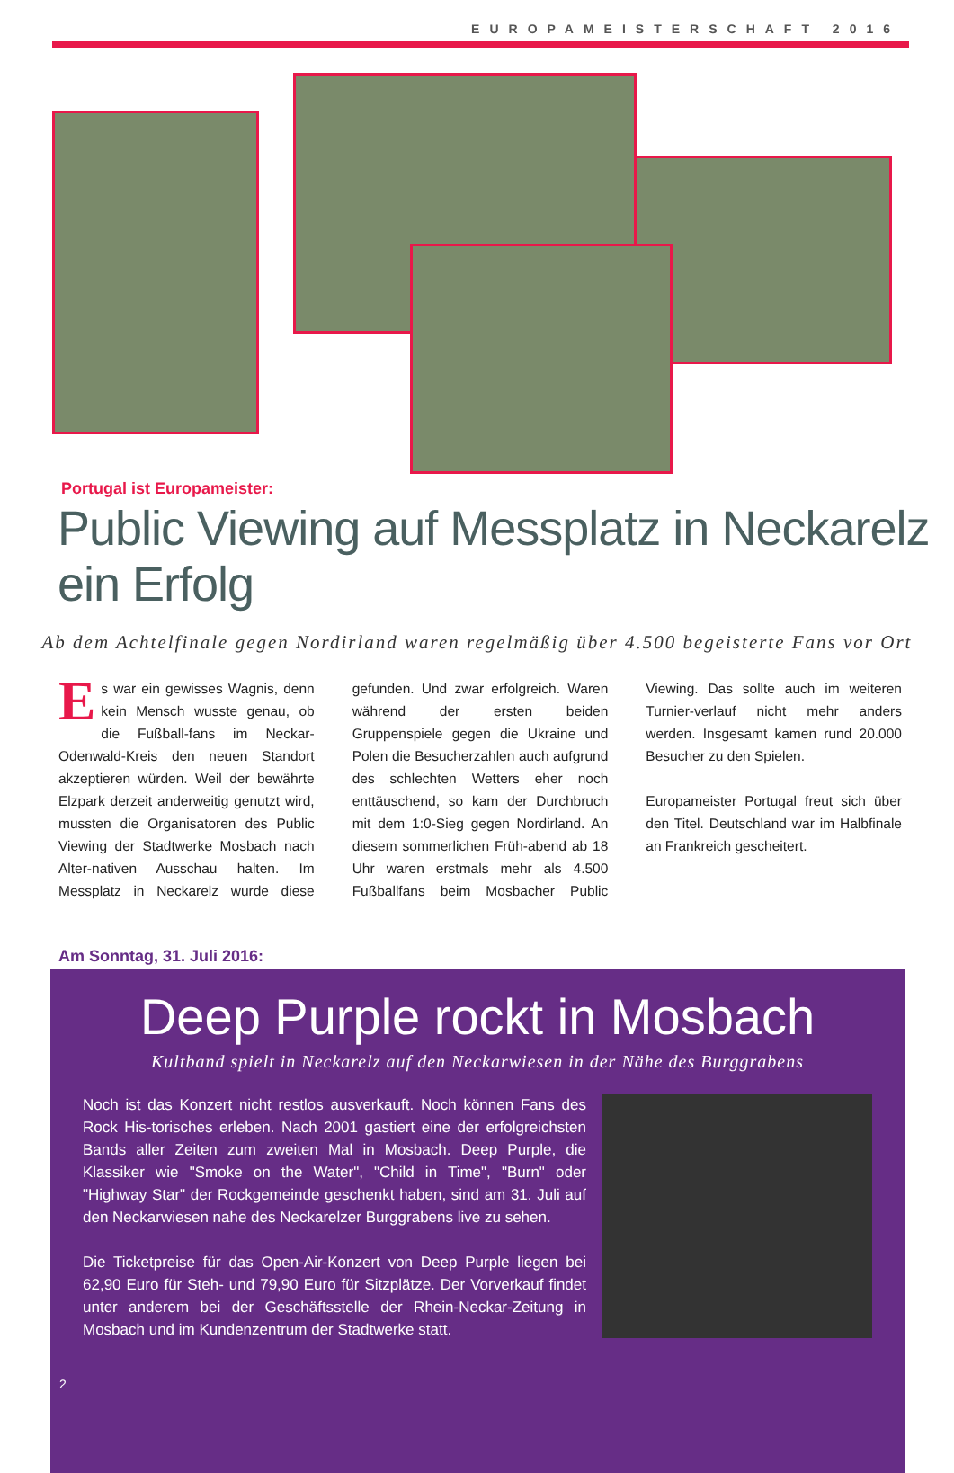EUROPAMEISTERSCHAFT 2016
Portugal ist Europameister:
Public Viewing auf Messplatz in Neckarelz ein Erfolg
Ab dem Achtelfinale gegen Nordirland waren regelmäßig über 4.500 begeisterte Fans vor Ort
Es war ein gewisses Wagnis, denn kein Mensch wusste genau, ob die Fußball-fans im Neckar-Odenwald-Kreis den neuen Standort akzeptieren würden. Weil der bewährte Elzpark derzeit anderweitig genutzt wird, mussten die Organisatoren des Public Viewing der Stadtwerke Mosbach nach Alter-nativen Ausschau halten. Im Messplatz in Neckarelz wurde diese gefunden. Und zwar erfolgreich. Waren während der ersten beiden Gruppenspiele gegen die Ukraine und Polen die Besucherzahlen auch aufgrund des schlechten Wetters eher noch enttäuschend, so kam der Durchbruch mit dem 1:0-Sieg gegen Nordirland. An diesem sommerlichen Früh-abend ab 18 Uhr waren erstmals mehr als 4.500 Fußballfans beim Mosbacher Public Viewing. Das sollte auch im weiteren Turnier-verlauf nicht mehr anders werden. Insgesamt kamen rund 20.000 Besucher zu den Spielen.
Europameister Portugal freut sich über den Titel. Deutschland war im Halbfinale an Frankreich gescheitert.
Am Sonntag, 31. Juli 2016:
Deep Purple rockt in Mosbach
Kultband spielt in Neckarelz auf den Neckarwiesen in der Nähe des Burggrabens
Noch ist das Konzert nicht restlos ausverkauft. Noch können Fans des Rock His-torisches erleben. Nach 2001 gastiert eine der erfolgreichsten Bands aller Zeiten zum zweiten Mal in Mosbach. Deep Purple, die Klassiker wie "Smoke on the Water", "Child in Time", "Burn" oder "Highway Star" der Rockgemeinde geschenkt haben, sind am 31. Juli auf den Neckarwiesen nahe des Neckarelzer Burggrabens live zu sehen.
Die Ticketpreise für das Open-Air-Konzert von Deep Purple liegen bei 62,90 Euro für Steh- und 79,90 Euro für Sitzplätze. Der Vorverkauf findet unter anderem bei der Geschäftsstelle der Rhein-Neckar-Zeitung in Mosbach und im Kundenzentrum der Stadtwerke statt.
2